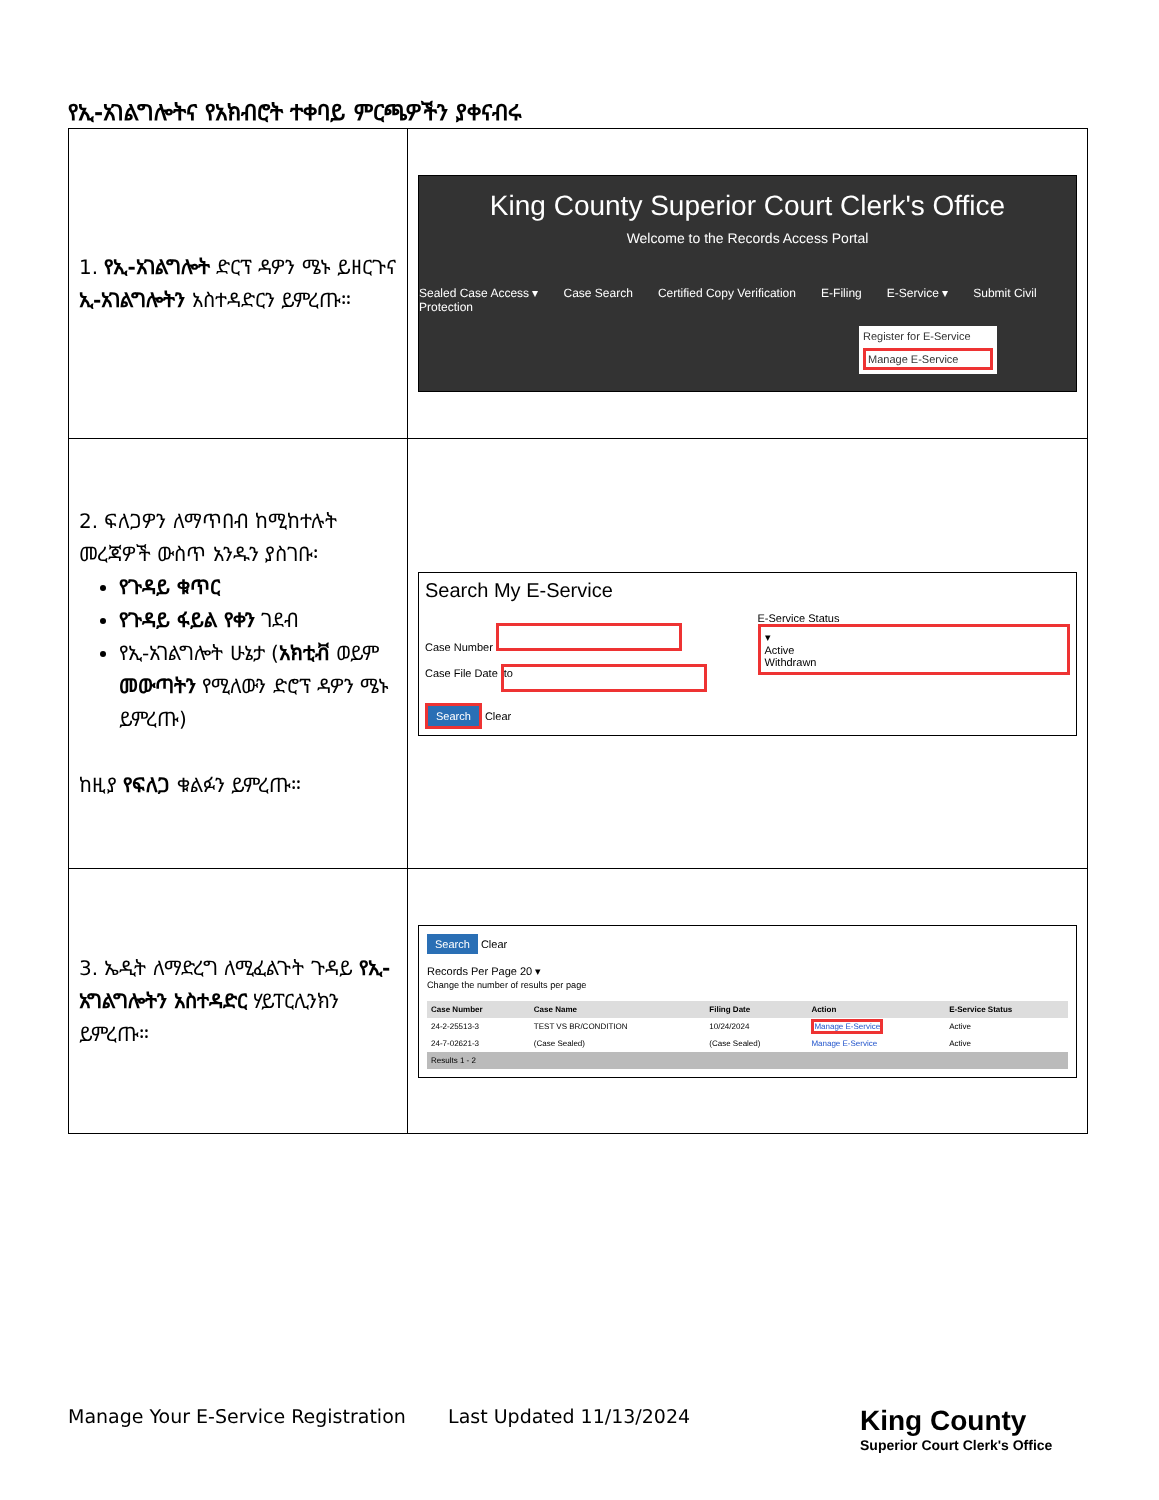የኢ-አገልግሎትና የአክብሮት ተቀባይ ምርጫዎችን ያቀናብሩ
| 1. የኢ-አገልግሎት ድርፕ ዳዎን ሜኑ ይዘርጉና ኢ-አገልግሎትን አስተዳድርን ይምረጡ። | King County Superior Court Clerk's Office Welcome to the Records Access Portal Sealed Case Access ▾ Case Search Certified Copy Verification E-Filing E-Service ▾ Submit Civil Protection Register for E-Service Manage E-Service |
| 2. ፍለጋዎን ለማጥበብ ከሚከተሉት መረጃዎች ውስጥ አንዱን ያስገቡ፡ የጉዳይ ቁጥር የጉዳይ ፋይል የቀን ገደብ የኢ-አገልግሎት ሁኔታ ( አክቲቭ ወይም መውጣትን የሚለውን ድሮፕ ዳዎን ሜኑ ይምረጡ) ከዚያ የፍለጋ ቁልፉን ይምረጡ። | Search My E-Service Case Number Case File Date to Search Clear E-Service Status ▾ Active Withdrawn |
| 3. ኤዲት ለማድረግ ለሚፈልጉት ጉዳይ የኢ-አግልግሎትን አስተዳድር ሃይፐርሊንክን ይምረጡ። | Search Clear Records Per Page 20 ▾ Change the number of results per page / Case Number / Case Name / Filing Date / Action / E-Service Status / / --- / --- / --- / --- / --- / / 24-2-25513-3 / TEST VS BR/CONDITION / 10/24/2024 / Manage E-Service / Active / / 24-7-02621-3 / (Case Sealed) / (Case Sealed) / Manage E-Service / Active / / Results 1 - 2 / / / / / |
Manage Your E-Service Registration Last Updated 11/13/2024
King County
Superior Court Clerk's Office